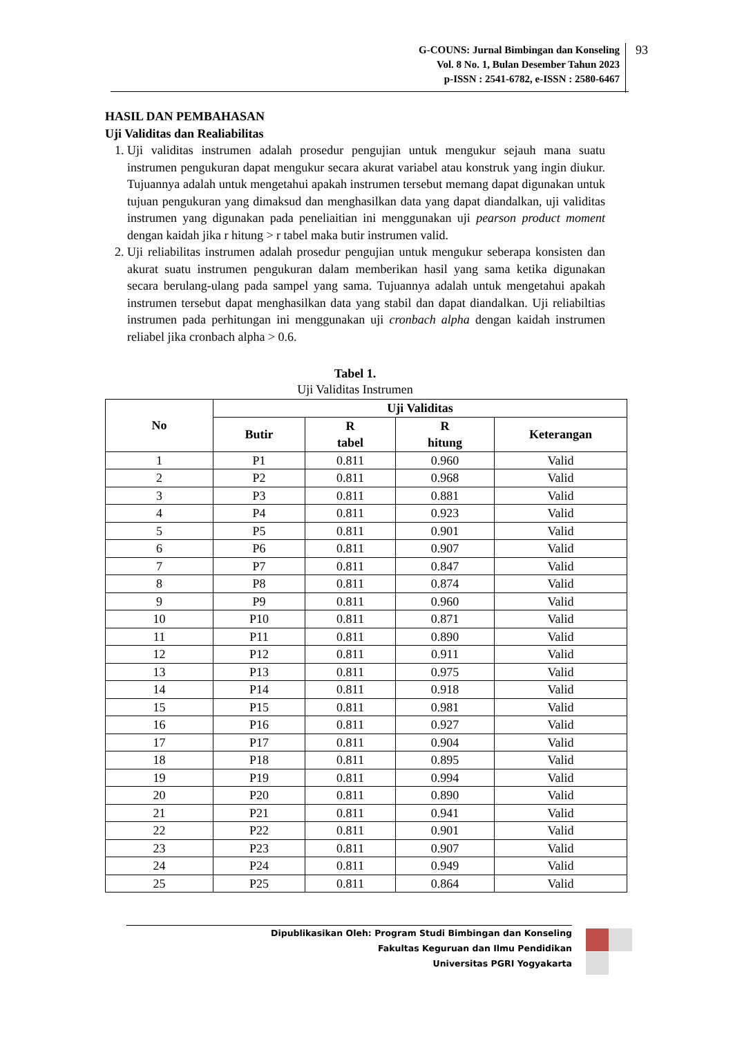G-COUNS: Jurnal Bimbingan dan Konseling
Vol. 8 No. 1, Bulan Desember Tahun 2023
p-ISSN : 2541-6782, e-ISSN : 2580-6467
93
HASIL DAN PEMBAHASAN
Uji Validitas dan Realiabilitas
1. Uji validitas instrumen adalah prosedur pengujian untuk mengukur sejauh mana suatu instrumen pengukuran dapat mengukur secara akurat variabel atau konstruk yang ingin diukur. Tujuannya adalah untuk mengetahui apakah instrumen tersebut memang dapat digunakan untuk tujuan pengukuran yang dimaksud dan menghasilkan data yang dapat diandalkan, uji validitas instrumen yang digunakan pada peneliaitian ini menggunakan uji pearson product moment dengan kaidah jika r hitung > r tabel maka butir instrumen valid.
2. Uji reliabilitas instrumen adalah prosedur pengujian untuk mengukur seberapa konsisten dan akurat suatu instrumen pengukuran dalam memberikan hasil yang sama ketika digunakan secara berulang-ulang pada sampel yang sama. Tujuannya adalah untuk mengetahui apakah instrumen tersebut dapat menghasilkan data yang stabil dan dapat diandalkan. Uji reliabiltias instrumen pada perhitungan ini menggunakan uji cronbach alpha dengan kaidah instrumen reliabel jika cronbach alpha > 0.6.
Tabel 1.
Uji Validitas Instrumen
| No | Uji Validitas | | | |
| --- | --- | --- | --- | --- |
| | Butir | R tabel | R hitung | Keterangan |
| 1 | P1 | 0.811 | 0.960 | Valid |
| 2 | P2 | 0.811 | 0.968 | Valid |
| 3 | P3 | 0.811 | 0.881 | Valid |
| 4 | P4 | 0.811 | 0.923 | Valid |
| 5 | P5 | 0.811 | 0.901 | Valid |
| 6 | P6 | 0.811 | 0.907 | Valid |
| 7 | P7 | 0.811 | 0.847 | Valid |
| 8 | P8 | 0.811 | 0.874 | Valid |
| 9 | P9 | 0.811 | 0.960 | Valid |
| 10 | P10 | 0.811 | 0.871 | Valid |
| 11 | P11 | 0.811 | 0.890 | Valid |
| 12 | P12 | 0.811 | 0.911 | Valid |
| 13 | P13 | 0.811 | 0.975 | Valid |
| 14 | P14 | 0.811 | 0.918 | Valid |
| 15 | P15 | 0.811 | 0.981 | Valid |
| 16 | P16 | 0.811 | 0.927 | Valid |
| 17 | P17 | 0.811 | 0.904 | Valid |
| 18 | P18 | 0.811 | 0.895 | Valid |
| 19 | P19 | 0.811 | 0.994 | Valid |
| 20 | P20 | 0.811 | 0.890 | Valid |
| 21 | P21 | 0.811 | 0.941 | Valid |
| 22 | P22 | 0.811 | 0.901 | Valid |
| 23 | P23 | 0.811 | 0.907 | Valid |
| 24 | P24 | 0.811 | 0.949 | Valid |
| 25 | P25 | 0.811 | 0.864 | Valid |
Dipublikasikan Oleh: Program Studi Bimbingan dan Konseling
Fakultas Keguruan dan Ilmu Pendidikan
Universitas PGRI Yogyakarta